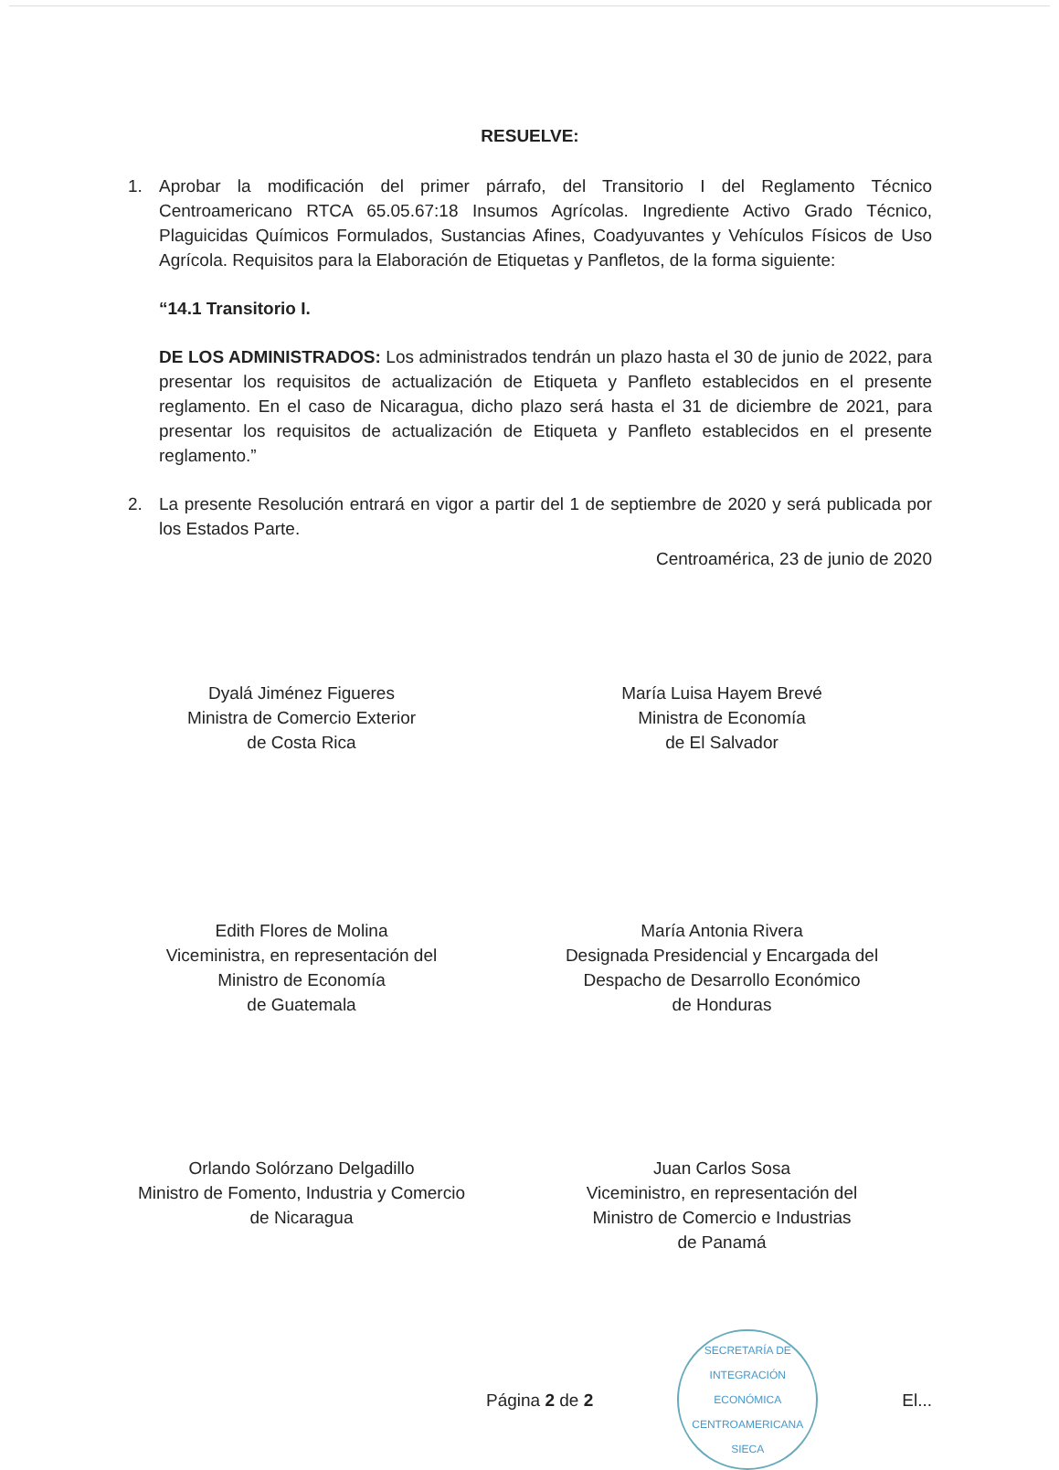RESUELVE:
1. Aprobar la modificación del primer párrafo, del Transitorio I del Reglamento Técnico Centroamericano RTCA 65.05.67:18 Insumos Agrícolas. Ingrediente Activo Grado Técnico, Plaguicidas Químicos Formulados, Sustancias Afines, Coadyuvantes y Vehículos Físicos de Uso Agrícola. Requisitos para la Elaboración de Etiquetas y Panfletos, de la forma siguiente:
“14.1 Transitorio I.
DE LOS ADMINISTRADOS: Los administrados tendrán un plazo hasta el 30 de junio de 2022, para presentar los requisitos de actualización de Etiqueta y Panfleto establecidos en el presente reglamento. En el caso de Nicaragua, dicho plazo será hasta el 31 de diciembre de 2021, para presentar los requisitos de actualización de Etiqueta y Panfleto establecidos en el presente reglamento.”
2. La presente Resolución entrará en vigor a partir del 1 de septiembre de 2020 y será publicada por los Estados Parte.
Centroamérica, 23 de junio de 2020
Dyalá Jiménez Figueres
Ministra de Comercio Exterior
de Costa Rica
María Luisa Hayem Brevé
Ministra de Economía
de El Salvador
Edith Flores de Molina
Viceministra, en representación del
Ministro de Economía
de Guatemala
María Antonia Rivera
Designada Presidencial y Encargada del
Despacho de Desarrollo Económico
de Honduras
Orlando Solórzano Delgadillo
Ministro de Fomento, Industria y Comercio
de Nicaragua
Juan Carlos Sosa
Viceministro, en representación del
Ministro de Comercio e Industrias
de Panamá
Página 2 de 2
SECRETARÍA DE INTEGRACIÓN ECONÓMICA CENTROAMERICANA
SIECA
El...